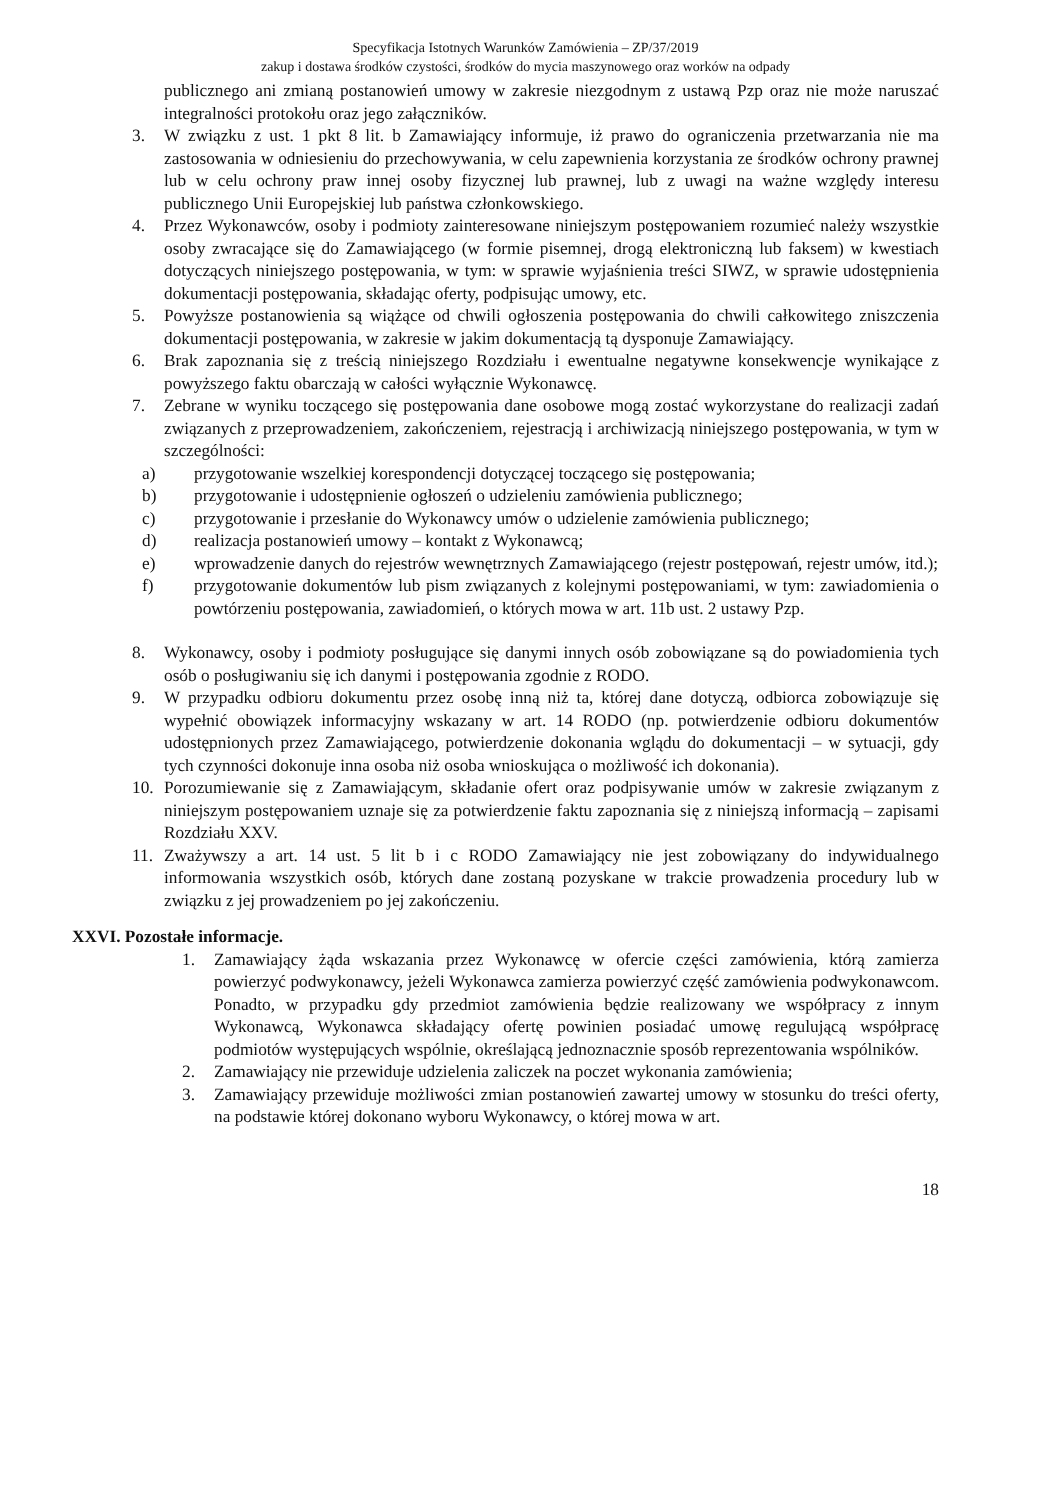Specyfikacja Istotnych Warunków Zamówienia – ZP/37/2019
zakup i dostawa środków czystości, środków do mycia maszynowego oraz worków na odpady
publicznego ani zmianą postanowień umowy w zakresie niezgodnym z ustawą Pzp oraz nie może naruszać integralności protokołu oraz jego załączników.
3. W związku z ust. 1 pkt 8 lit. b Zamawiający informuje, iż prawo do ograniczenia przetwarzania nie ma zastosowania w odniesieniu do przechowywania, w celu zapewnienia korzystania ze środków ochrony prawnej lub w celu ochrony praw innej osoby fizycznej lub prawnej, lub z uwagi na ważne względy interesu publicznego Unii Europejskiej lub państwa członkowskiego.
4. Przez Wykonawców, osoby i podmioty zainteresowane niniejszym postępowaniem rozumieć należy wszystkie osoby zwracające się do Zamawiającego (w formie pisemnej, drogą elektroniczną lub faksem) w kwestiach dotyczących niniejszego postępowania, w tym: w sprawie wyjaśnienia treści SIWZ, w sprawie udostępnienia dokumentacji postępowania, składając oferty, podpisując umowy, etc.
5. Powyższe postanowienia są wiążące od chwili ogłoszenia postępowania do chwili całkowitego zniszczenia dokumentacji postępowania, w zakresie w jakim dokumentacją tą dysponuje Zamawiający.
6. Brak zapoznania się z treścią niniejszego Rozdziału i ewentualne negatywne konsekwencje wynikające z powyższego faktu obarczają w całości wyłącznie Wykonawcę.
7. Zebrane w wyniku toczącego się postępowania dane osobowe mogą zostać wykorzystane do realizacji zadań związanych z przeprowadzeniem, zakończeniem, rejestracją i archiwizacją niniejszego postępowania, w tym w szczególności:
a) przygotowanie wszelkiej korespondencji dotyczącej toczącego się postępowania;
b) przygotowanie i udostępnienie ogłoszeń o udzieleniu zamówienia publicznego;
c) przygotowanie i przesłanie do Wykonawcy umów o udzielenie zamówienia publicznego;
d) realizacja postanowień umowy – kontakt z Wykonawcą;
e) wprowadzenie danych do rejestrów wewnętrznych Zamawiającego (rejestr postępowań, rejestr umów, itd.);
f) przygotowanie dokumentów lub pism związanych z kolejnymi postępowaniami, w tym: zawiadomienia o powtórzeniu postępowania, zawiadomień, o których mowa w art. 11b ust. 2 ustawy Pzp.
8. Wykonawcy, osoby i podmioty posługujące się danymi innych osób zobowiązane są do powiadomienia tych osób o posługiwaniu się ich danymi i postępowania zgodnie z RODO.
9. W przypadku odbioru dokumentu przez osobę inną niż ta, której dane dotyczą, odbiorca zobowiązuje się wypełnić obowiązek informacyjny wskazany w art. 14 RODO (np. potwierdzenie odbioru dokumentów udostępnionych przez Zamawiającego, potwierdzenie dokonania wglądu do dokumentacji – w sytuacji, gdy tych czynności dokonuje inna osoba niż osoba wnioskująca o możliwość ich dokonania).
10. Porozumiewanie się z Zamawiającym, składanie ofert oraz podpisywanie umów w zakresie związanym z niniejszym postępowaniem uznaje się za potwierdzenie faktu zapoznania się z niniejszą informacją – zapisami Rozdziału XXV.
11. Zważywszy a art. 14 ust. 5 lit b i c RODO Zamawiający nie jest zobowiązany do indywidualnego informowania wszystkich osób, których dane zostaną pozyskane w trakcie prowadzenia procedury lub w związku z jej prowadzeniem po jej zakończeniu.
XXVI. Pozostałe informacje.
1. Zamawiający żąda wskazania przez Wykonawcę w ofercie części zamówienia, którą zamierza powierzyć podwykonawcy, jeżeli Wykonawca zamierza powierzyć część zamówienia podwykonawcom. Ponadto, w przypadku gdy przedmiot zamówienia będzie realizowany we współpracy z innym Wykonawcą, Wykonawca składający ofertę powinien posiadać umowę regulującą współpracę podmiotów występujących wspólnie, określającą jednoznacznie sposób reprezentowania wspólników.
2. Zamawiający nie przewiduje udzielenia zaliczek na poczet wykonania zamówienia;
3. Zamawiający przewiduje możliwości zmian postanowień zawartej umowy w stosunku do treści oferty, na podstawie której dokonano wyboru Wykonawcy, o której mowa w art.
18